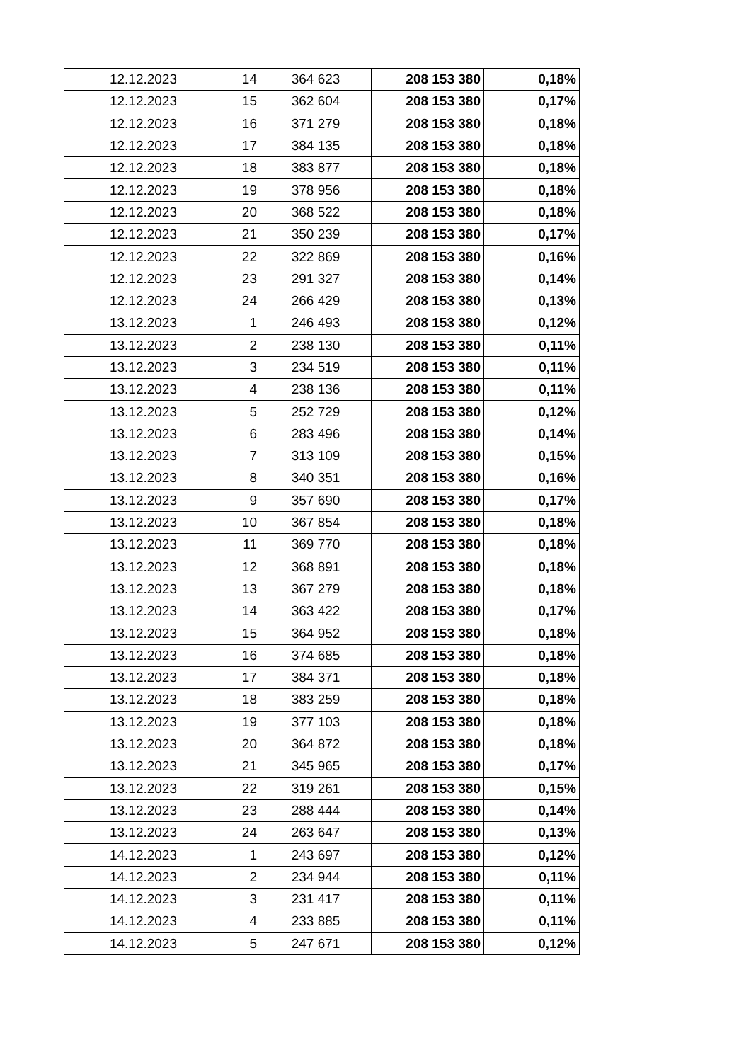| 12.12.2023 | 14 | 364 623 | 208 153 380 | 0,18% |
| 12.12.2023 | 15 | 362 604 | 208 153 380 | 0,17% |
| 12.12.2023 | 16 | 371 279 | 208 153 380 | 0,18% |
| 12.12.2023 | 17 | 384 135 | 208 153 380 | 0,18% |
| 12.12.2023 | 18 | 383 877 | 208 153 380 | 0,18% |
| 12.12.2023 | 19 | 378 956 | 208 153 380 | 0,18% |
| 12.12.2023 | 20 | 368 522 | 208 153 380 | 0,18% |
| 12.12.2023 | 21 | 350 239 | 208 153 380 | 0,17% |
| 12.12.2023 | 22 | 322 869 | 208 153 380 | 0,16% |
| 12.12.2023 | 23 | 291 327 | 208 153 380 | 0,14% |
| 12.12.2023 | 24 | 266 429 | 208 153 380 | 0,13% |
| 13.12.2023 | 1 | 246 493 | 208 153 380 | 0,12% |
| 13.12.2023 | 2 | 238 130 | 208 153 380 | 0,11% |
| 13.12.2023 | 3 | 234 519 | 208 153 380 | 0,11% |
| 13.12.2023 | 4 | 238 136 | 208 153 380 | 0,11% |
| 13.12.2023 | 5 | 252 729 | 208 153 380 | 0,12% |
| 13.12.2023 | 6 | 283 496 | 208 153 380 | 0,14% |
| 13.12.2023 | 7 | 313 109 | 208 153 380 | 0,15% |
| 13.12.2023 | 8 | 340 351 | 208 153 380 | 0,16% |
| 13.12.2023 | 9 | 357 690 | 208 153 380 | 0,17% |
| 13.12.2023 | 10 | 367 854 | 208 153 380 | 0,18% |
| 13.12.2023 | 11 | 369 770 | 208 153 380 | 0,18% |
| 13.12.2023 | 12 | 368 891 | 208 153 380 | 0,18% |
| 13.12.2023 | 13 | 367 279 | 208 153 380 | 0,18% |
| 13.12.2023 | 14 | 363 422 | 208 153 380 | 0,17% |
| 13.12.2023 | 15 | 364 952 | 208 153 380 | 0,18% |
| 13.12.2023 | 16 | 374 685 | 208 153 380 | 0,18% |
| 13.12.2023 | 17 | 384 371 | 208 153 380 | 0,18% |
| 13.12.2023 | 18 | 383 259 | 208 153 380 | 0,18% |
| 13.12.2023 | 19 | 377 103 | 208 153 380 | 0,18% |
| 13.12.2023 | 20 | 364 872 | 208 153 380 | 0,18% |
| 13.12.2023 | 21 | 345 965 | 208 153 380 | 0,17% |
| 13.12.2023 | 22 | 319 261 | 208 153 380 | 0,15% |
| 13.12.2023 | 23 | 288 444 | 208 153 380 | 0,14% |
| 13.12.2023 | 24 | 263 647 | 208 153 380 | 0,13% |
| 14.12.2023 | 1 | 243 697 | 208 153 380 | 0,12% |
| 14.12.2023 | 2 | 234 944 | 208 153 380 | 0,11% |
| 14.12.2023 | 3 | 231 417 | 208 153 380 | 0,11% |
| 14.12.2023 | 4 | 233 885 | 208 153 380 | 0,11% |
| 14.12.2023 | 5 | 247 671 | 208 153 380 | 0,12% |